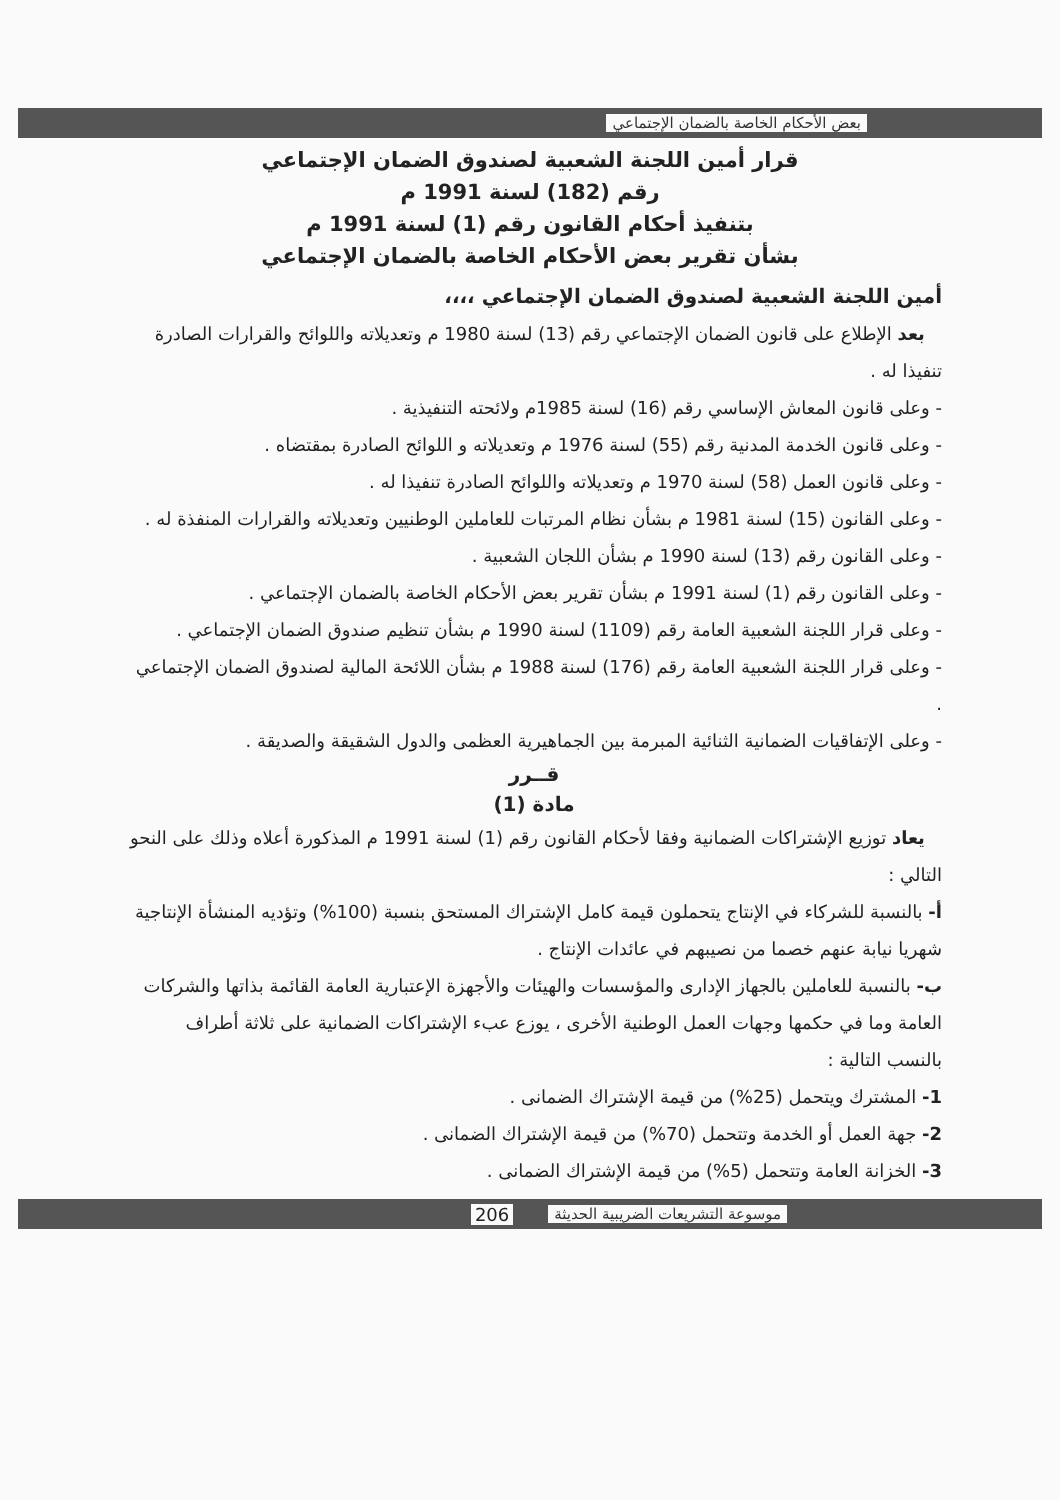بعض الأحكام الخاصة بالضمان الإجتماعي
قرار أمين اللجنة الشعبية لصندوق الضمان الإجتماعي
رقم (182) لسنة 1991 م
بتنفيذ أحكام القانون رقم (1) لسنة 1991 م
بشأن تقرير بعض الأحكام الخاصة بالضمان الإجتماعي
أمين اللجنة الشعبية لصندوق الضمان الإجتماعي ،،،،
بعد الإطلاع على قانون الضمان الإجتماعي رقم (13) لسنة 1980 م وتعديلاته واللوائح والقرارات الصادرة تنفيذا له .
- وعلى قانون المعاش الإساسي رقم (16) لسنة 1985م ولائحته التنفيذية .
- وعلى قانون الخدمة المدنية رقم (55) لسنة 1976 م وتعديلاته و اللوائح الصادرة بمقتضاه .
- وعلى قانون العمل (58) لسنة 1970 م وتعديلاته واللوائح الصادرة تنفيذا له .
- وعلى القانون (15) لسنة 1981 م بشأن نظام المرتبات للعاملين الوطنيين وتعديلاته والقرارات المنفذة له .
- وعلى القانون رقم (13) لسنة 1990 م بشأن اللجان الشعبية .
- وعلى القانون رقم (1) لسنة 1991 م بشأن تقرير بعض الأحكام الخاصة بالضمان الإجتماعي .
- وعلى قرار اللجنة الشعبية العامة رقم (1109) لسنة 1990 م بشأن تنظيم صندوق الضمان الإجتماعي .
- وعلى قرار اللجنة الشعبية العامة رقم (176) لسنة 1988 م بشأن اللائحة المالية لصندوق الضمان الإجتماعي .
- وعلى الإتفاقيات الضمانية الثنائية المبرمة بين الجماهيرية العظمى والدول الشقيقة والصديقة .
قــرر
مادة (1)
يعاد توزيع الإشتراكات الضمانية وفقا لأحكام القانون رقم (1) لسنة 1991 م المذكورة أعلاه وذلك على النحو التالي :
أ- بالنسبة للشركاء في الإنتاج يتحملون قيمة كامل الإشتراك المستحق بنسبة (100%) وتؤديه المنشأة الإنتاجية شهريا نيابة عنهم خصما من نصيبهم في عائدات الإنتاج .
ب- بالنسبة للعاملين بالجهاز الإدارى والمؤسسات والهيئات والأجهزة الإعتبارية العامة القائمة بذاتها والشركات العامة وما في حكمها وجهات العمل الوطنية الأخرى ، يوزع عبء الإشتراكات الضمانية على ثلاثة أطراف بالنسب التالية :
1- المشترك ويتحمل (25%) من قيمة الإشتراك الضمانى .
2- جهة العمل أو الخدمة وتتحمل (70%) من قيمة الإشتراك الضمانى .
3- الخزانة العامة وتتحمل (5%) من قيمة الإشتراك الضمانى .
موسوعة التشريعات الضريبية الحديثة 206